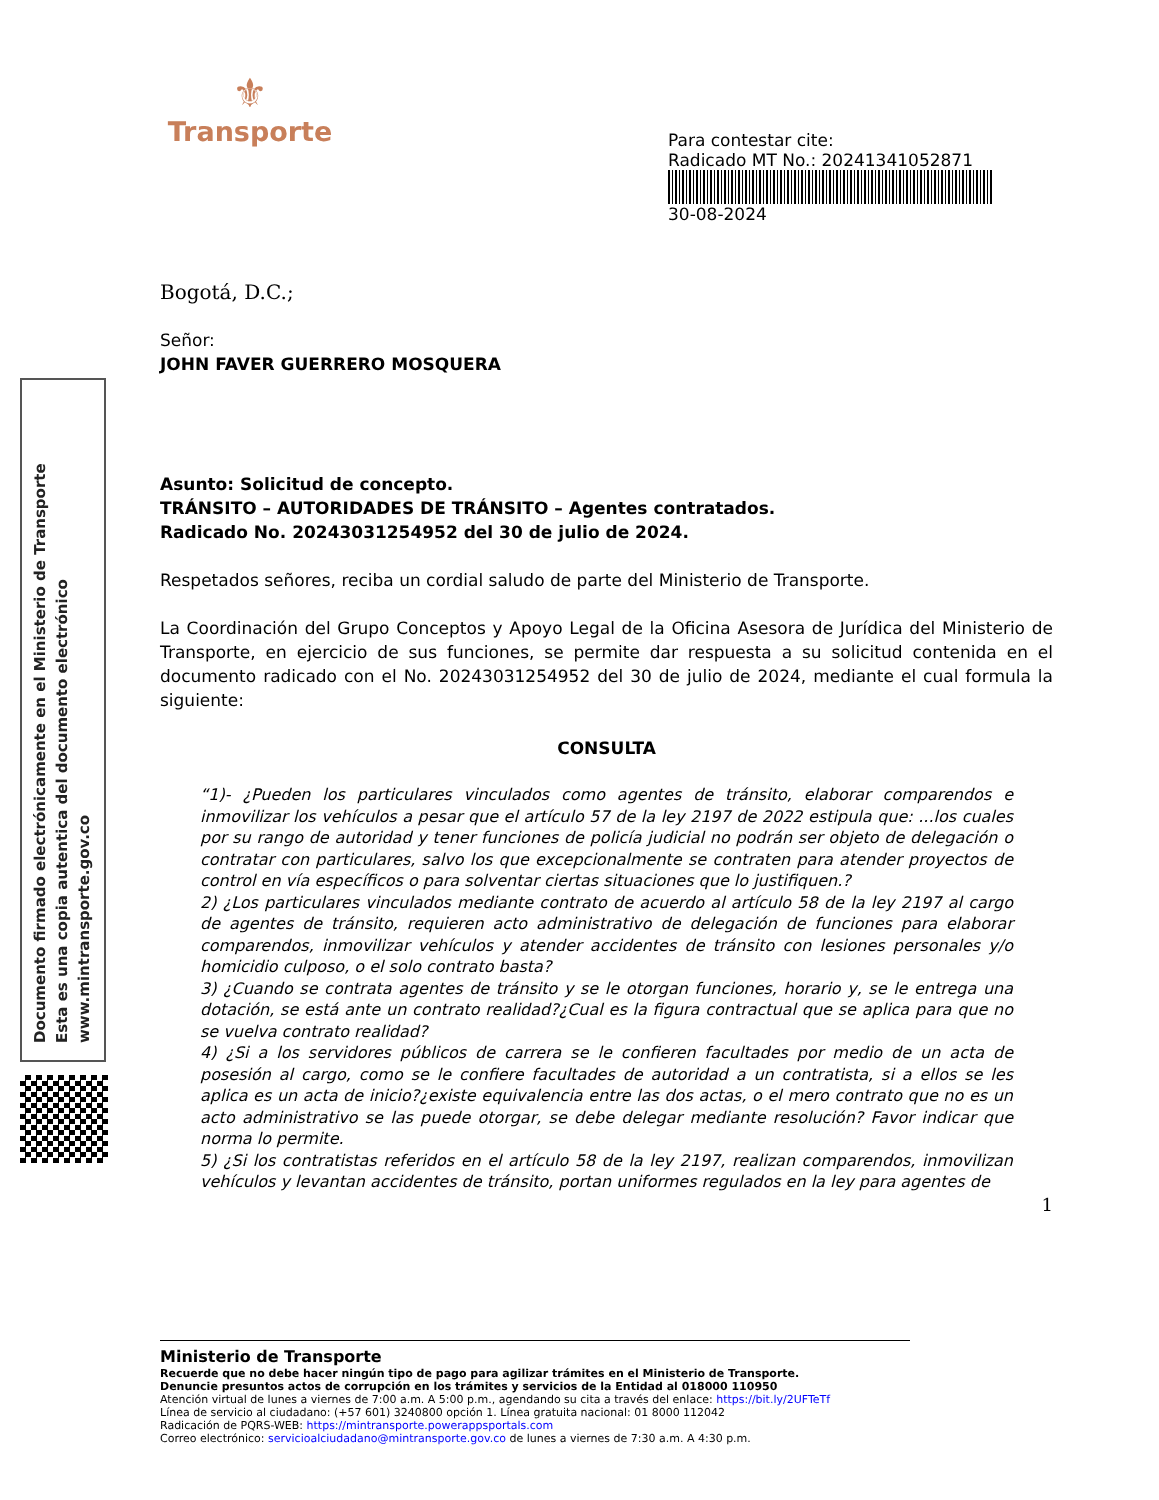⚜
Transporte
Para contestar cite:
Radicado MT No.: 20241341052871
30-08-2024
Documento firmado electrónicamente en el Ministerio de Transporte
Esta es una copia autentica del documento electrónico
www.mintransporte.gov.co
Bogotá, D.C.;
Señor:
JOHN FAVER GUERRERO MOSQUERA
Asunto: Solicitud de concepto.
TRÁNSITO – AUTORIDADES DE TRÁNSITO – Agentes contratados.
Radicado No. 20243031254952 del 30 de julio de 2024.
Respetados señores, reciba un cordial saludo de parte del Ministerio de Transporte.
La Coordinación del Grupo Conceptos y Apoyo Legal de la Oficina Asesora de Jurídica del Ministerio de Transporte, en ejercicio de sus funciones, se permite dar respuesta a su solicitud contenida en el documento radicado con el No. 20243031254952 del 30 de julio de 2024, mediante el cual formula la siguiente:
CONSULTA
“1)- ¿Pueden los particulares vinculados como agentes de tránsito, elaborar comparendos e inmovilizar los vehículos a pesar que el artículo 57 de la ley 2197 de 2022 estipula que: ...los cuales por su rango de autoridad y tener funciones de policía judicial no podrán ser objeto de delegación o contratar con particulares, salvo los que excepcionalmente se contraten para atender proyectos de control en vía específicos o para solventar ciertas situaciones que lo justifiquen.?
2) ¿Los particulares vinculados mediante contrato de acuerdo al artículo 58 de la ley 2197 al cargo de agentes de tránsito, requieren acto administrativo de delegación de funciones para elaborar comparendos, inmovilizar vehículos y atender accidentes de tránsito con lesiones personales y/o homicidio culposo, o el solo contrato basta?
3) ¿Cuando se contrata agentes de tránsito y se le otorgan funciones, horario y, se le entrega una dotación, se está ante un contrato realidad?¿Cual es la figura contractual que se aplica para que no se vuelva contrato realidad?
4) ¿Si a los servidores públicos de carrera se le confieren facultades por medio de un acta de posesión al cargo, como se le confiere facultades de autoridad a un contratista, si a ellos se les aplica es un acta de inicio?¿existe equivalencia entre las dos actas, o el mero contrato que no es un acto administrativo se las puede otorgar, se debe delegar mediante resolución? Favor indicar que norma lo permite.
5) ¿Si los contratistas referidos en el artículo 58 de la ley 2197, realizan comparendos, inmovilizan vehículos y levantan accidentes de tránsito, portan uniformes regulados en la ley para agentes de
1
Ministerio de Transporte
Recuerde que no debe hacer ningún tipo de pago para agilizar trámites en el Ministerio de Transporte.
Denuncie presuntos actos de corrupción en los trámites y servicios de la Entidad al 018000 110950
Atención virtual de lunes a viernes de 7:00 a.m. A 5:00 p.m., agendando su cita a través del enlace: https://bit.ly/2UFTeTf
Línea de servicio al ciudadano: (+57 601) 3240800 opción 1. Línea gratuita nacional: 01 8000 112042
Radicación de PQRS-WEB: https://mintransporte.powerappsportals.com
Correo electrónico: servicioalciudadano@mintransporte.gov.co de lunes a viernes de 7:30 a.m. A 4:30 p.m.